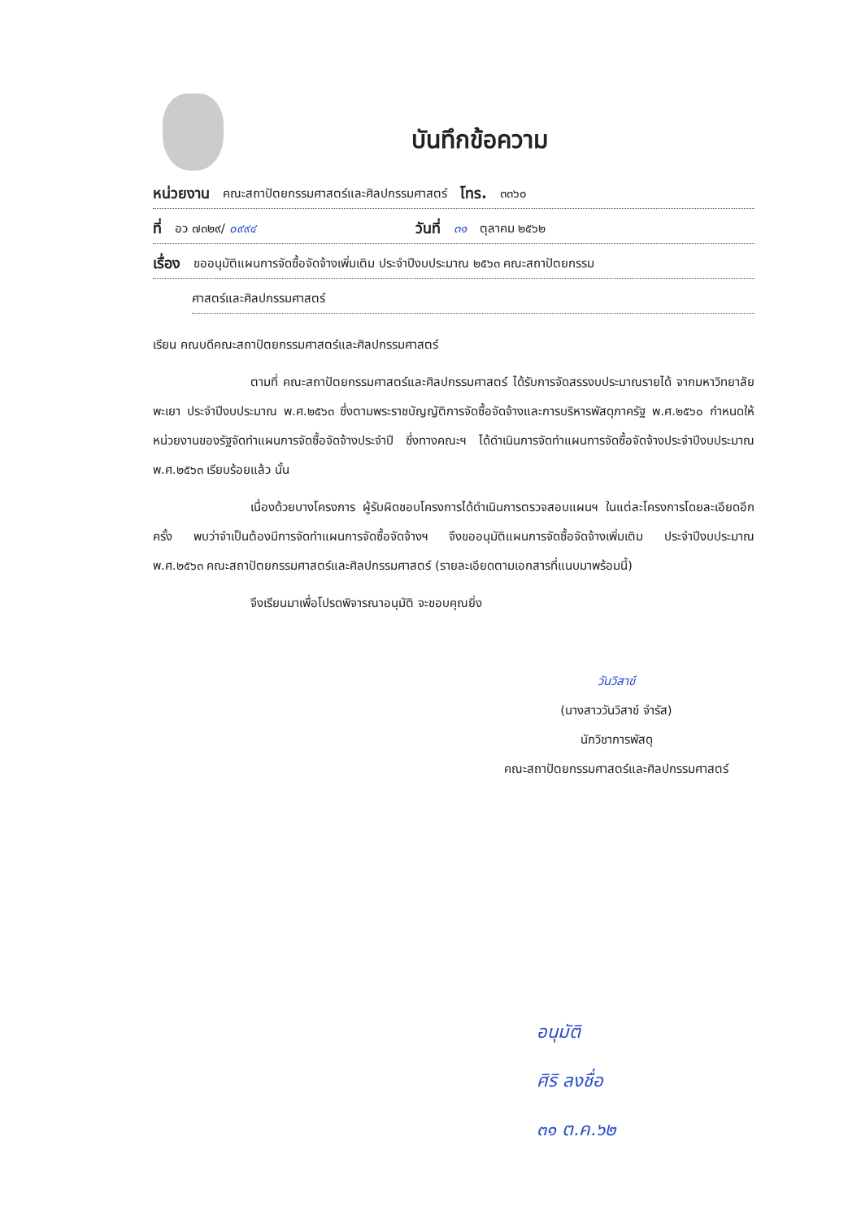บันทึกข้อความ
หน่วยงาน คณะสถาปัตยกรรมศาสตร์และศิลปกรรมศาสตร์ โทร. ๓๓๖๐
ที่ อว ๗๓๒๙/ ๐๙๙๔ วันที่ ๓๑ ตุลาคม ๒๕๖๒
เรื่อง ขออนุมัติแผนการจัดซื้อจัดจ้างเพิ่มเติม ประจำปีงบประมาณ ๒๕๖๓ คณะสถาปัตยกรรม
ศาสตร์และศิลปกรรมศาสตร์
เรียน คณบดีคณะสถาปัตยกรรมศาสตร์และศิลปกรรมศาสตร์
ตามที่ คณะสถาปัตยกรรมศาสตร์และศิลปกรรมศาสตร์ ได้รับการจัดสรรงบประมาณรายได้ จากมหาวิทยาลัยพะเยา ประจำปีงบประมาณ พ.ศ.๒๕๖๓ ซึ่งตามพระราชบัญญัติการจัดซื้อจัดจ้างและการบริหารพัสดุภาครัฐ พ.ศ.๒๕๖๐ กำหนดให้หน่วยงานของรัฐจัดทำแผนการจัดซื้อจัดจ้างประจำปี ซึ่งทางคณะฯ ได้ดำเนินการจัดทำแผนการจัดซื้อจัดจ้างประจำปีงบประมาณ พ.ศ.๒๕๖๓ เรียบร้อยแล้ว นั้น
เนื่องด้วยบางโครงการ ผู้รับผิดชอบโครงการได้ดำเนินการตรวจสอบแผนฯ ในแต่ละโครงการโดยละเอียดอีกครั้ง พบว่าจำเป็นต้องมีการจัดทำแผนการจัดซื้อจัดจ้างฯ จึงขออนุมัติแผนการจัดซื้อจัดจ้างเพิ่มเติม ประจำปีงบประมาณ พ.ศ.๒๕๖๓ คณะสถาปัตยกรรมศาสตร์และศิลปกรรมศาสตร์ (รายละเอียดตามเอกสารที่แนบมาพร้อมนี้)
จึงเรียนมาเพื่อโปรดพิจารณาอนุมัติ จะขอบคุณยิ่ง
วันวิสาข์
(นางสาววันวิสาข์ จำรัส)
นักวิชาการพัสดุ
คณะสถาปัตยกรรมศาสตร์และศิลปกรรมศาสตร์
อนุมัติ
ศิริ ลงชื่อ
๓๑ ต.ค.๖๒